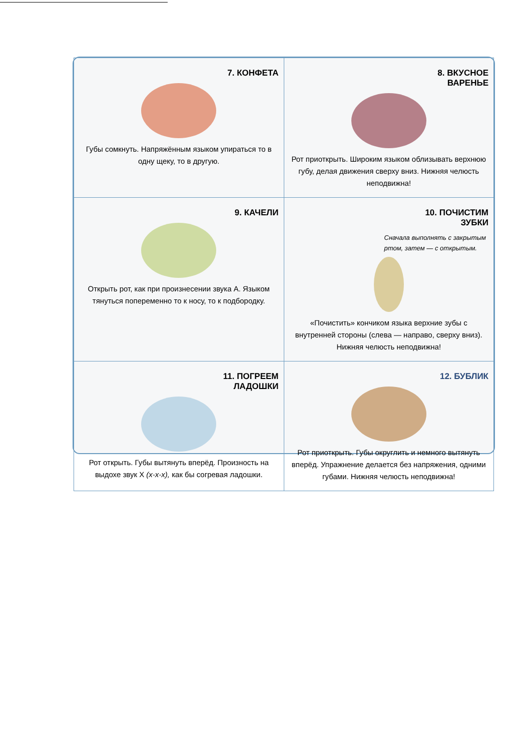| 7. КОНФЕТА Губы сомкнуть. Напряжённым языком упираться то в одну щеку, то в другую. | 8. ВКУСНОЕ ВАРЕНЬЕ Рот приоткрыть. Широким языком облизывать верхнюю губу, делая движения сверху вниз. Нижняя челюсть неподвижна! |
| 9. КАЧЕЛИ Открыть рот, как при произнесении звука А. Языком тянуться попеременно то к носу, то к подбородку. | 10. ПОЧИСТИМ ЗУБКИ Сначала выполнять с закрытым ртом, затем — с открытым. «Почистить» кончиком языка верхние зубы с внутренней стороны (слева — направо, сверху вниз). Нижняя челюсть неподвижна! |
| 11. ПОГРЕЕМ ЛАДОШКИ Рот открыть. Губы вытянуть вперёд. Произность на выдохе звук Х (х-х-х), как бы согревая ладошки. | 12. БУБЛИК Рот приоткрыть. Губы округлить и немного вытянуть вперёд. Упражнение делается без напряжения, одними губами. Нижняя челюсть неподвижна! |